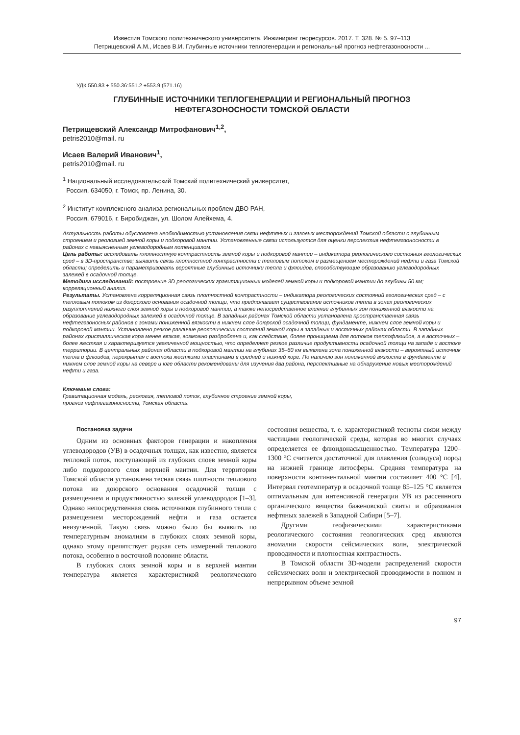Известия Томского политехнического университета. Инжиниринг георесурсов. 2017. Т. 328. № 5. 97–113
Петрищевский А.М., Исаев В.И. Глубинные источники теплогенерации и региональный прогноз нефтегазоносности ...
УДК 550.83 + 550.36:551.2 +553.9 (571.16)
ГЛУБИННЫЕ ИСТОЧНИКИ ТЕПЛОГЕНЕРАЦИИ И РЕГИОНАЛЬНЫЙ ПРОГНОЗ
НЕФТЕГАЗОНОСНОСТИ ТОМСКОЙ ОБЛАСТИ
Петрищевский Александр Митрофанович<sup>1,2</sup>,
petris2010@mail. ru
Исаев Валерий Иванович<sup>1</sup>,
petris2010@mail. ru
<sup>1</sup> Национальный исследовательский Томский политехнический университет,
Россия, 634050, г. Томск, пр. Ленина, 30.
<sup>2</sup> Институт комплексного анализа региональных проблем ДВО РАН,
Россия, 679016, г. Биробиджан, ул. Шолом Алейхема, 4.
Актуальность работы обусловлена необходимостью установления связи нефтяных и газовых месторождений Томской области с глубинным строением и реологией земной коры и подкоровой мантии. Установленные связи используются для оценки перспектив нефтегазоносности в районах с невыясненным углеводородным потенциалом.
Цель работы: исследовать плотностную контрастность земной коры и подкоровой мантии – индикатора реологического состояния геологических сред – в 3D-пространстве; выявить связь плотностной контрастности с тепловым потоком и размещением месторождений нефти и газа Томской области; определить и параметризовать вероятные глубинные источники тепла и флюидов, способствующие образованию углеводородных залежей в осадочной толще.
Методика исследований: построение 3D реологических гравитационных моделей земной коры и подкоровой мантии до глубины 50 км; корреляционный анализ.
Результаты. Установлена корреляционная связь плотностной контрастности – индикатора реологических состояний геологических сред – с тепловым потоком из доюрского основания осадочной толщи, что предполагает существование источников тепла в зонах реологических разуплотнений нижнего слоя земной коры и подкоровой мантии, а также непосредственное влияние глубинных зон пониженной вязкости на образование углеводородных залежей в осадочной толще. В западных районах Томской области установлена пространственная связь нефтегазоносных районов с зонами пониженной вязкости в нижнем слое доюрской осадочной толщи, фундаменте, нижнем слое земной коры и подкоровой мантии. Установлено резкое различие реологических состояний земной коры в западных и восточных районах области. В западных районах кристаллическая кора менее вязкая, возможно раздроблена и, как следствие, более проницаема для потоков теплофлюидов, а в восточных – более жесткая и характеризуется увеличенной мощностью, что определяет резкое различие продуктивности осадочной толщи на западе и востоке территории. В центральных районах области в подкоровой мантии на глубинах 35–60 км выявлена зона пониженной вязкости – вероятный источник тепла и флюидов, перекрытая с востока жесткими пластинами в средней и нижней коре. По наличию зон пониженной вязкости в фундаменте и нижнем слое земной коры на севере и юге области рекомендованы для изучения два района, перспективные на обнаружение новых месторождений нефти и газа.
Ключевые слова:
Гравитационная модель, реология, тепловой поток, глубинное строение земной коры,
прогноз нефтегазоносности, Томская область.
Постановка задачи
Одним из основных факторов генерации и накопления углеводородов (УВ) в осадочных толщах, как известно, является тепловой поток, поступающий из глубоких слоев земной коры либо подкорового слоя верхней мантии. Для территории Томской области установлена тесная связь плотности теплового потока из доюрского основания осадочной толщи с размещением и продуктивностью залежей углеводородов [1–3]. Однако непосредственная связь источников глубинного тепла с размещением месторождений нефти и газа остается неизученной. Такую связь можно было бы выявить по температурным аномалиям в глубоких слоях земной коры, однако этому препятствует редкая сеть измерений теплового потока, особенно в восточной половине области.
В глубоких слоях земной коры и в верхней мантии температура является характеристикой реологического состояния вещества, т. е. характеристикой тесноты связи между частицами геологической среды, которая во многих случаях определяется ее флюидонасыщенностью. Температура 1200–1300 °С считается достаточной для плавления (солидуса) пород на нижней границе литосферы. Средняя температура на поверхности континентальной мантии составляет 400 °С [4]. Интервал геотемператур в осадочной толще 85–125 °С является оптимальным для интенсивной генерации УВ из рассеянного органического вещества баженовской свиты и образования нефтяных залежей в Западной Сибири [5–7].
Другими геофизическими характеристиками реологического состояния геологических сред являются аномалии скорости сейсмических волн, электрической проводимости и плотностная контрастность.
В Томской области 3D-модели распределений скорости сейсмических волн и электрической проводимости в полном и непрерывном объеме земной
97